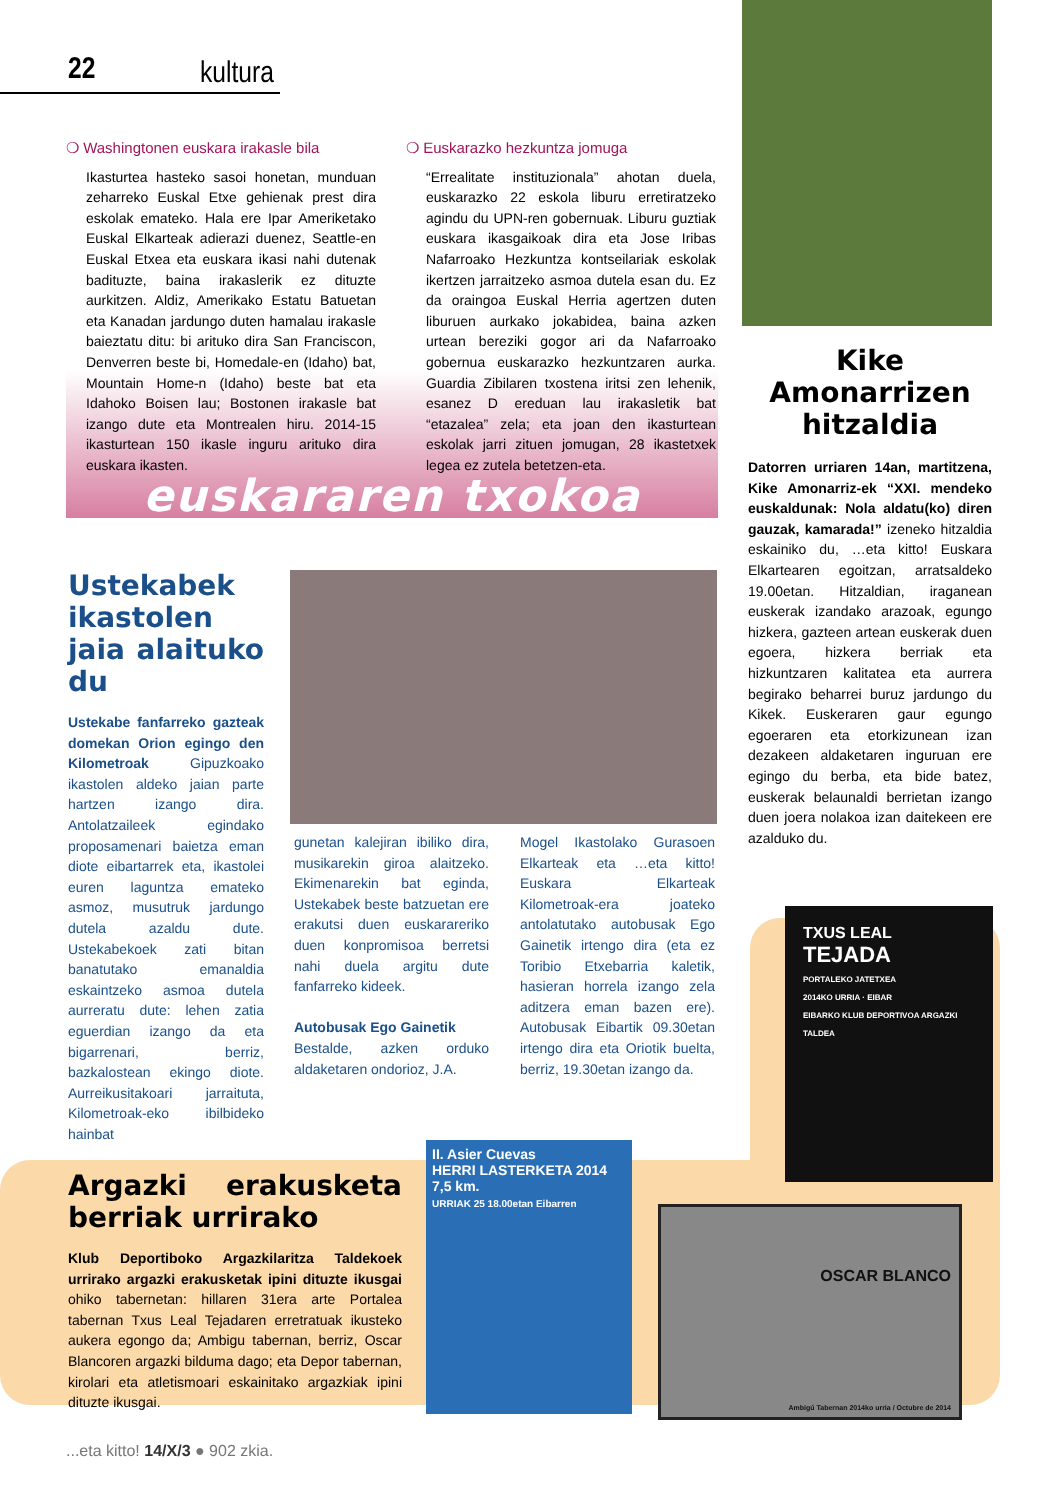22 kultura
❍ Washingtonen euskara irakasle bila
Ikasturtea hasteko sasoi honetan, munduan zeharreko Euskal Etxe gehienak prest dira eskolak emateko. Hala ere Ipar Ameriketako Euskal Elkarteak adierazi duenez, Seattle-en Euskal Etxea eta euskara ikasi nahi dutenak badituzte, baina irakaslerik ez dituzte aurkitzen. Aldiz, Amerikako Estatu Batuetan eta Kanadan jardungo duten hamalau irakasle baieztatu ditu: bi arituko dira San Franciscon, Denverren beste bi, Homedale-en (Idaho) bat, Mountain Home-n (Idaho) beste bat eta Idahoko Boisen lau; Bostonen irakasle bat izango dute eta Montrealen hiru. 2014-15 ikasturtean 150 ikasle inguru arituko dira euskara ikasten.
❍ Euskarazko hezkuntza jomuga
“Errealitate instituzionala” ahotan duela, euskarazko 22 eskola liburu erretiratzeko agindu du UPN-ren gobernuak. Liburu guztiak euskara ikasgaikoak dira eta Jose Iribas Nafarroako Hezkuntza kontseilariak eskolak ikertzen jarraitzeko asmoa dutela esan du. Ez da oraingoa Euskal Herria agertzen duten liburuen aurkako jokabidea, baina azken urtean bereziki gogor ari da Nafarroako gobernua euskarazko hezkuntzaren aurka. Guardia Zibilaren txostena iritsi zen lehenik, esanez D ereduan lau irakasletik bat “etazalea” zela; eta joan den ikasturtean eskolak jarri zituen jomugan, 28 ikastetxek legea ez zutela betetzen-eta.
euskararen txokoa
Kike Amonarrizen hitzaldia
Datorren urriaren 14an, martitzena, Kike Amonarriz-ek “XXI. mendeko euskaldunak: Nola aldatu(ko) diren gauzak, kamarada!” izeneko hitzaldia eskainiko du, …eta kitto! Euskara Elkartearen egoitzan, arratsaldeko 19.00etan. Hitzaldian, iraganean euskerak izandako arazoak, egungo hizkera, gazteen artean euskerak duen egoera, hizkera berriak eta hizkuntzaren kalitatea eta aurrera begirako beharrei buruz jardungo du Kikek. Euskeraren gaur egungo egoeraren eta etorkizunean izan dezakeen aldaketaren inguruan ere egingo du berba, eta bide batez, euskerak belaunaldi berrietan izango duen joera nolakoa izan daitekeen ere azalduko du.
Ustekabek ikastolen jaia alaituko du
Ustekabe fanfarreko gazteak domekan Orion egingo den Kilometroak Gipuzkoako ikastolen aldeko jaian parte hartzen izango dira. Antolatzaileek egindako proposamenari baietza eman diote eibartarrek eta, ikastolei euren laguntza emateko asmoz, musutruk jardungo dutela azaldu dute. Ustekabekoek zati bitan banatutako emanaldia eskaintzeko asmoa dutela aurreratu dute: lehen zatia eguerdian izango da eta bigarrenari, berriz, bazkalostean ekingo diote. Aurreikusitakoari jarraituta, Kilometroak-eko ibilbideko hainbat
gunetan kalejiran ibiliko dira, musikarekin giroa alaitzeko. Ekimenarekin bat eginda, Ustekabek beste batzuetan ere erakutsi duen euskarareriko duen konpromisoa berretsi nahi duela argitu dute fanfarreko kideek.
Autobusak Ego Gainetik
Bestalde, azken orduko aldaketaren ondorioz, J.A.
Mogel Ikastolako Gurasoen Elkarteak eta …eta kitto! Euskara Elkarteak Kilometroak-era joateko antolatutako autobusak Ego Gainetik irtengo dira (eta ez Toribio Etxebarria kaletik, hasieran horrela izango zela aditzera eman bazen ere). Autobusak Eibartik 09.30etan irtengo dira eta Oriotik buelta, berriz, 19.30etan izango da.
TXUS LEAL
TEJADA
PORTALEKO JATETXEA
2014KO URRIA · EIBAR
EIBARKO KLUB DEPORTIVOA ARGAZKI TALDEA
II. Asier Cuevas
HERRI LASTERKETA 2014
7,5 km.
URRIAK 25 18.00etan Eibarren
OSCAR BLANCO
Ambigú Tabernan 2014ko urria / Octubre de 2014
Argazki erakusketa berriak urrirako
Klub Deportiboko Argazkilaritza Taldekoek urrirako argazki erakusketak ipini dituzte ikusgai ohiko tabernetan: hillaren 31era arte Portalea tabernan Txus Leal Tejadaren erretratuak ikusteko aukera egongo da; Ambigu tabernan, berriz, Oscar Blancoren argazki bilduma dago; eta Depor tabernan, kirolari eta atletismoari eskainitako argazkiak ipini dituzte ikusgai.
...eta kitto! 14/X/3 ● 902 zkia.